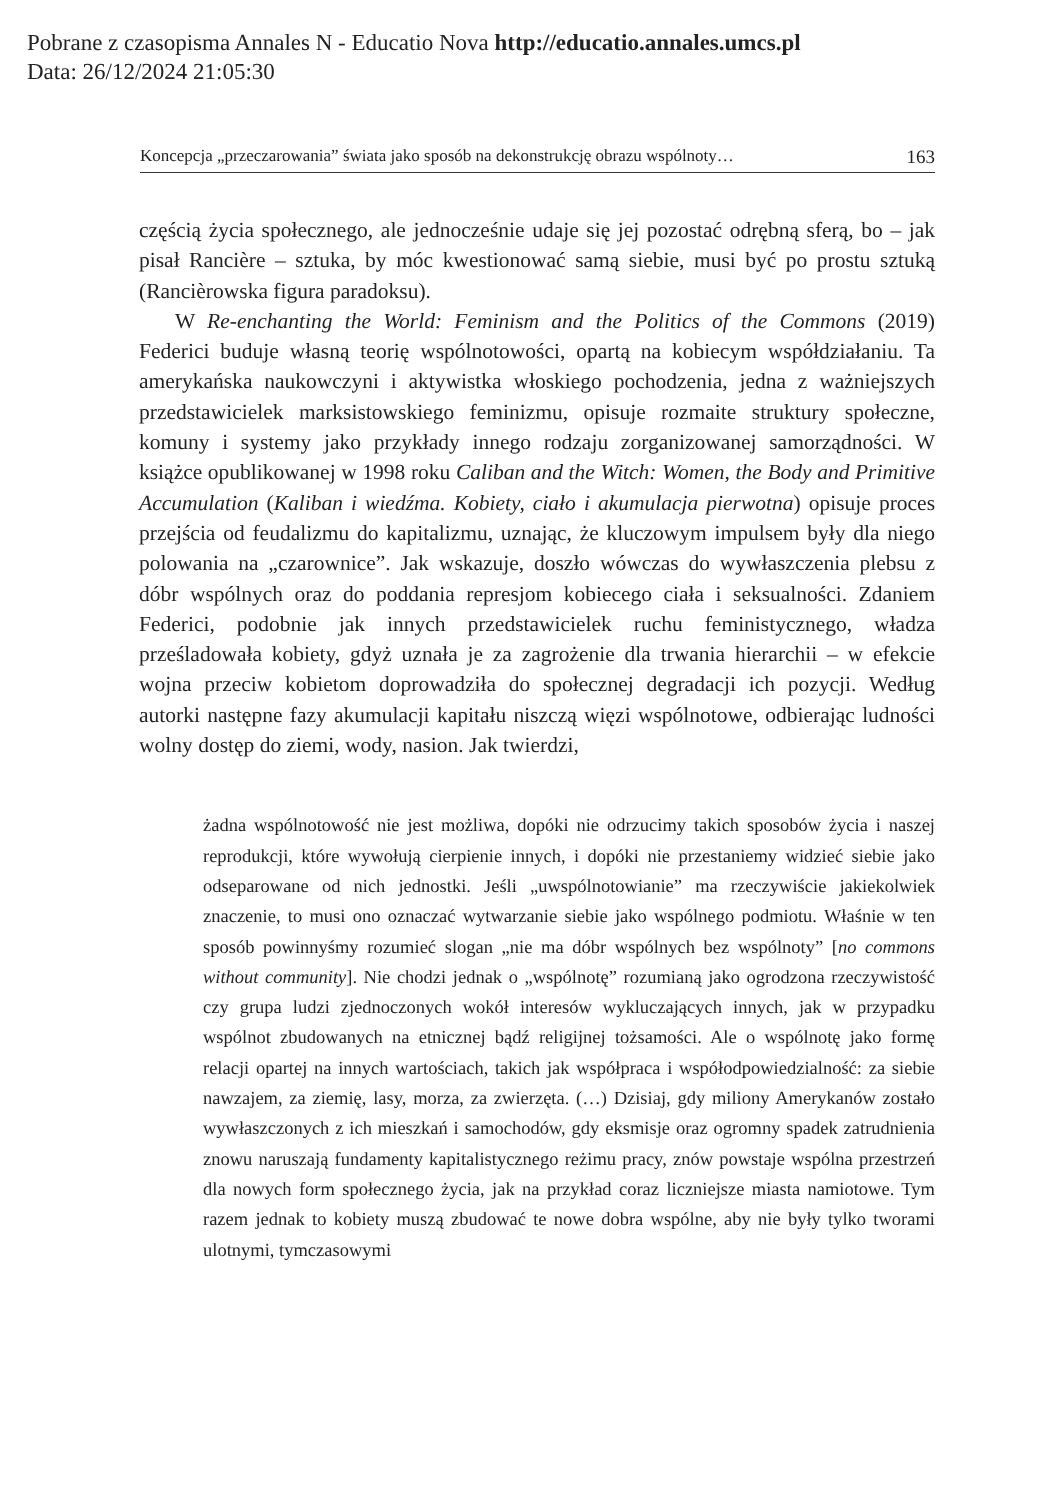Pobrane z czasopisma Annales N - Educatio Nova http://educatio.annales.umcs.pl
Data: 26/12/2024 21:05:30
Koncepcja „przeczarowania” świata jako sposób na dekonstrukcję obrazu wspólnoty… 163
częścią życia społecznego, ale jednocześnie udaje się jej pozostać odrębną sferą, bo – jak pisał Rancière – sztuka, by móc kwestionować samą siebie, musi być po prostu sztuką (Rancièrowska figura paradoksu).
W Re-enchanting the World: Feminism and the Politics of the Commons (2019) Federici buduje własną teorię wspólnotowości, opartą na kobiecym współdziałaniu. Ta amerykańska naukowczyni i aktywistka włoskiego pochodzenia, jedna z ważniejszych przedstawicielek marksistowskiego feminizmu, opisuje rozmaite struktury społeczne, komuny i systemy jako przykłady innego rodzaju zorganizowanej samorządności. W książce opublikowanej w 1998 roku Caliban and the Witch: Women, the Body and Primitive Accumulation (Kaliban i wiedźma. Kobiety, ciało i akumulacja pierwotna) opisuje proces przejścia od feudalizmu do kapitalizmu, uznając, że kluczowym impulsem były dla niego polowania na „czarownice”. Jak wskazuje, doszło wówczas do wywłaszczenia plebsu z dóbr wspólnych oraz do poddania represjom kobiecego ciała i seksualności. Zdaniem Federici, podobnie jak innych przedstawicielek ruchu feministycznego, władza prześladowała kobiety, gdyż uznała je za zagrożenie dla trwania hierarchii – w efekcie wojna przeciw kobietom doprowadziła do społecznej degradacji ich pozycji. Według autorki następne fazy akumulacji kapitału niszczą więzi wspólnotowe, odbierając ludności wolny dostęp do ziemi, wody, nasion. Jak twierdzi,
żadna wspólnotowość nie jest możliwa, dopóki nie odrzucimy takich sposobów życia i naszej reprodukcji, które wywołują cierpienie innych, i dopóki nie przestaniemy widzieć siebie jako odseparowane od nich jednostki. Jeśli „uwspólnotowianie” ma rzeczywiście jakiekolwiek znaczenie, to musi ono oznaczać wytwarzanie siebie jako wspólnego podmiotu. Właśnie w ten sposób powinnyśmy rozumieć slogan „nie ma dóbr wspólnych bez wspólnoty” [no commons without community]. Nie chodzi jednak o „wspólnotę” rozumianą jako ogrodzona rzeczywistość czy grupa ludzi zjednoczonych wokół interesów wykluczających innych, jak w przypadku wspólnot zbudowanych na etnicznej bądź religijnej tożsamości. Ale o wspólnotę jako formę relacji opartej na innych wartościach, takich jak współpraca i współodpowiedzialność: za siebie nawzajem, za ziemię, lasy, morza, za zwierzęta. (…) Dzisiaj, gdy miliony Amerykanów zostało wywłaszczonych z ich mieszkań i samochodów, gdy eksmisje oraz ogromny spadek zatrudnienia znowu naruszają fundamenty kapitalistycznego reżimu pracy, znów powstaje wspólna przestrzeń dla nowych form społecznego życia, jak na przykład coraz liczniejsze miasta namiotowe. Tym razem jednak to kobiety muszą zbudować te nowe dobra wspólne, aby nie były tylko tworami ulotnymi, tymczasowymi